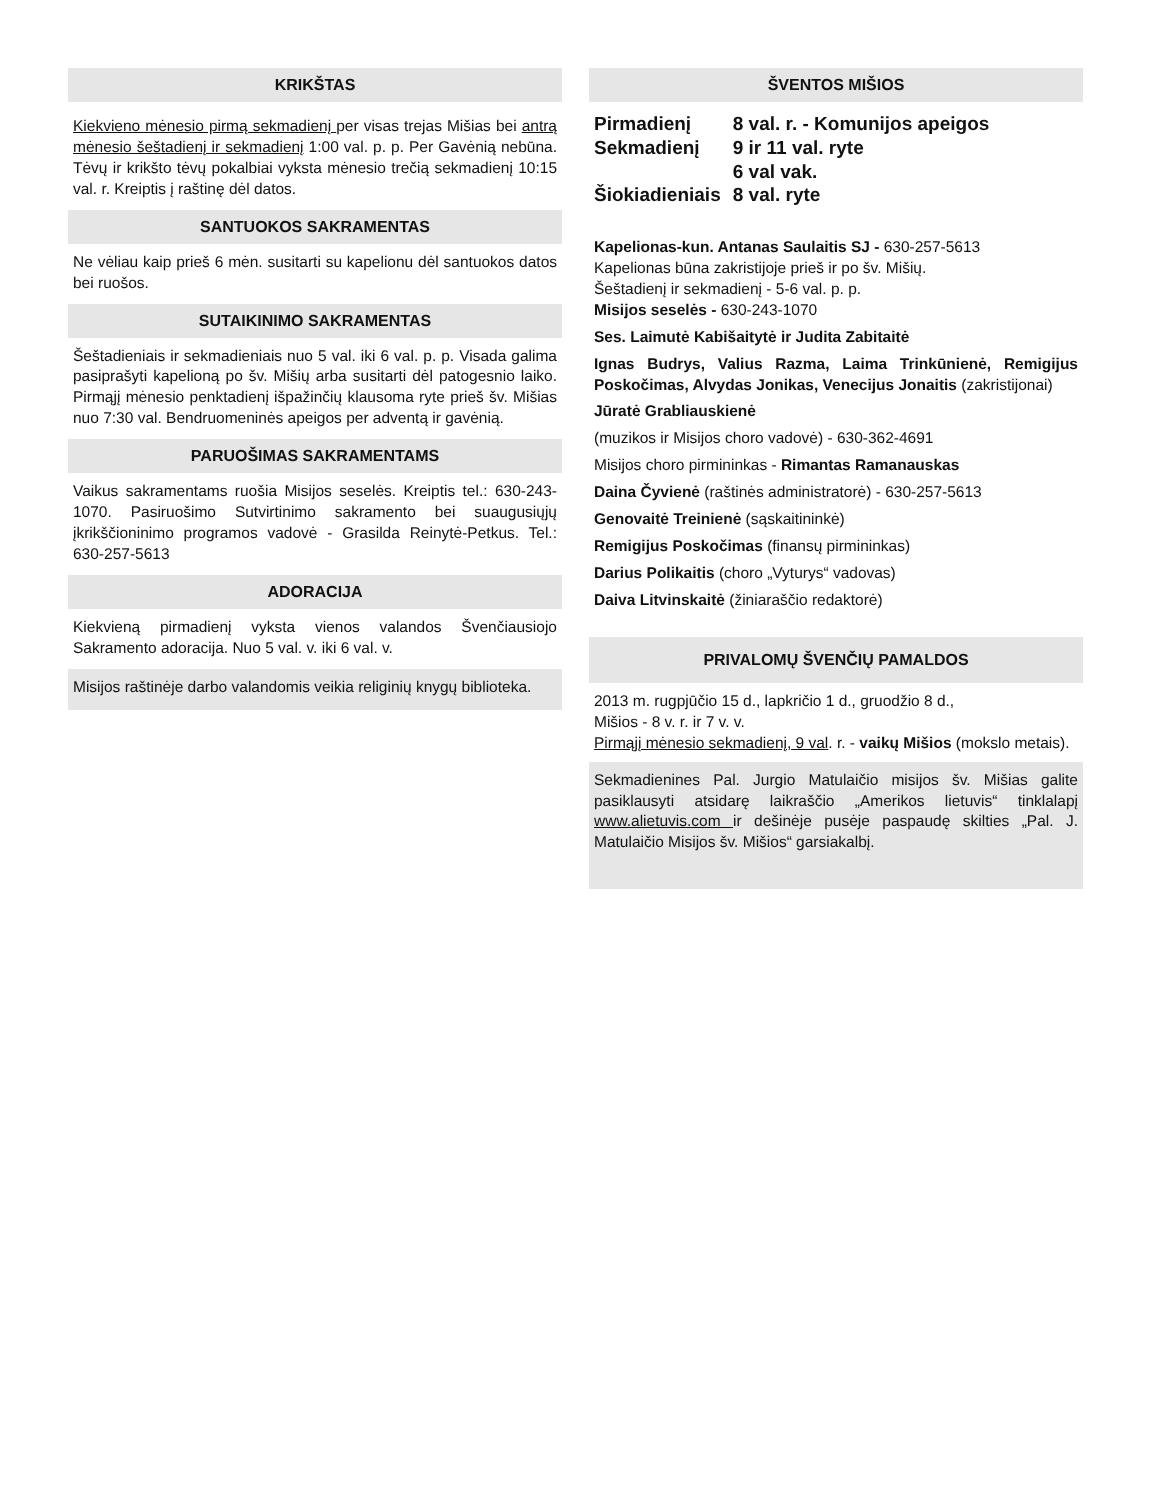KRIKŠTAS
Kiekvieno mėnesio pirmą sekmadienį per visas trejas Mišias bei antrą mėnesio šeštadienį ir sekmadienį 1:00 val. p. p. Per Gavėnią nebūna. Tėvų ir krikšto tėvų pokalbiai vyksta mėnesio trečią sekmadienį 10:15 val. r. Kreiptis į raštinę dėl datos.
SANTUOKOS SAKRAMENTAS
Ne vėliau kaip prieš 6 mėn. susitarti su kapelionu dėl santuokos datos bei ruošos.
SUTAIKINIMO SAKRAMENTAS
Šeštadieniais ir sekmadieniais nuo 5 val. iki 6 val. p. p. Visada galima pasiprašyti kapelioną po šv. Mišių arba susitarti dėl patogesnio laiko. Pirmąjį mėnesio penktadienį išpažinčių klausoma ryte prieš šv. Mišias nuo 7:30 val. Bendruomeninės apeigos per adventą ir gavėnią.
PARUOŠIMAS SAKRAMENTAMS
Vaikus sakramentams ruošia Misijos seselės. Kreiptis tel.: 630-243-1070. Pasiruošimo Sutvirtinimo sakramento bei suaugusiųjų įkrikščioninimo programos vadovė - Grasilda Reinytė-Petkus. Tel.: 630-257-5613
ADORACIJA
Kiekvieną pirmadienį vyksta vienos valandos Švenčiausiojo Sakramento adoracija. Nuo 5 val. v. iki 6 val. v.
Misijos raštinėje darbo valandomis veikia religinių knygų biblioteka.
ŠVENTOS MIŠIOS
| Pirmadienį | 8 val. r. - Komunijos apeigos |
| Sekmadienį | 9 ir 11 val. ryte |
| | 6 val vak. |
| Šiokiadieniais | 8 val. ryte |
Kapelionas-kun. Antanas Saulaitis SJ - 630-257-5613
Kapelionas būna zakristijoje prieš ir po šv. Mišių.
Šeštadienį ir sekmadienį - 5-6 val. p. p.
Misijos seselės - 630-243-1070
Ses. Laimutė Kabišaitytė ir Judita Zabitaitė
Ignas Budrys, Valius Razma, Laima Trinkūnienė, Remigijus Poskočimas, Alvydas Jonikas, Venecijus Jonaitis (zakristijonai)
Jūratė Grabliauskienė
(muzikos ir Misijos choro vadovė) - 630-362-4691
Misijos choro pirmininkas - Rimantas Ramanauskas
Daina Čyvienė (raštinės administratorė) - 630-257-5613
Genovaitė Treinienė (sąskaitininkė)
Remigijus Poskočimas (finansų pirmininkas)
Darius Polikaitis (choro „Vyturys“ vadovas)
Daiva Litvinskaitė (žiniaraščio redaktorė)
PRIVALOMŲ ŠVENČIŲ PAMALDOS
2013 m. rugpjūčio 15 d., lapkričio 1 d., gruodžio 8 d.,
Mišios - 8 v. r. ir 7 v. v.
Pirmąjį mėnesio sekmadienį, 9 val. r. - vaikų Mišios (mokslo metais).
Sekmadienines Pal. Jurgio Matulaičio misijos šv. Mišias galite pasiklausyti atsidarę laikraščio „Amerikos lietuvis“ tinklalapį www.alietuvis.com ir dešinėje pusėje paspaudę skilties „Pal. J. Matulaičio Misijos šv. Mišios“ garsiakalbį.